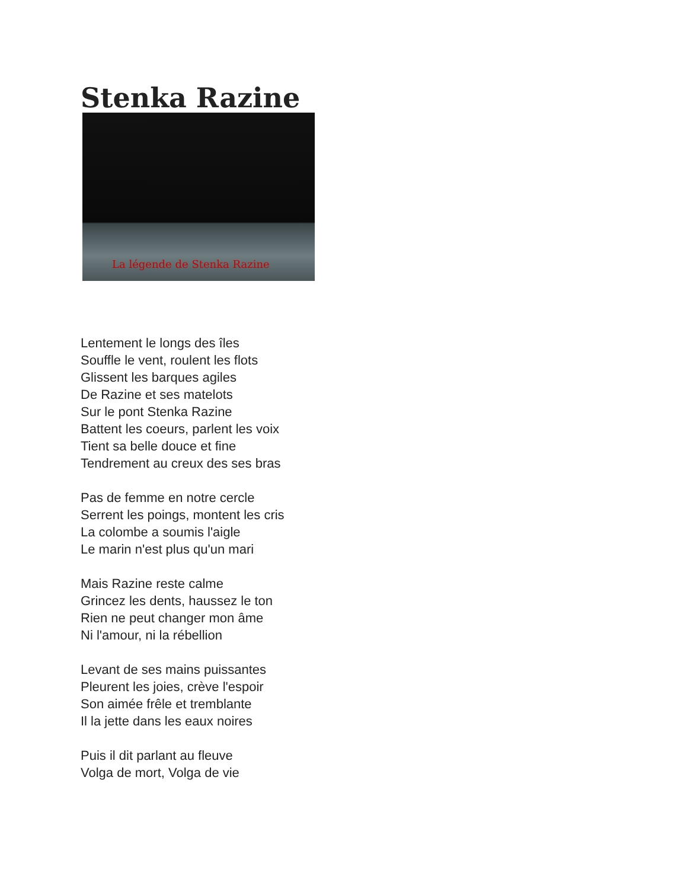Stenka Razine
La légende de Stenka Razine
Lentement le longs des îles
Souffle le vent, roulent les flots
Glissent les barques agiles
De Razine et ses matelots
Sur le pont Stenka Razine
Battent les coeurs, parlent les voix
Tient sa belle douce et fine
Tendrement au creux des ses bras
Pas de femme en notre cercle
Serrent les poings, montent les cris
La colombe a soumis l'aigle
Le marin n'est plus qu'un mari
Mais Razine reste calme
Grincez les dents, haussez le ton
Rien ne peut changer mon âme
Ni l'amour, ni la rébellion
Levant de ses mains puissantes
Pleurent les joies, crève l'espoir
Son aimée frêle et tremblante
Il la jette dans les eaux noires
Puis il dit parlant au fleuve
Volga de mort, Volga de vie